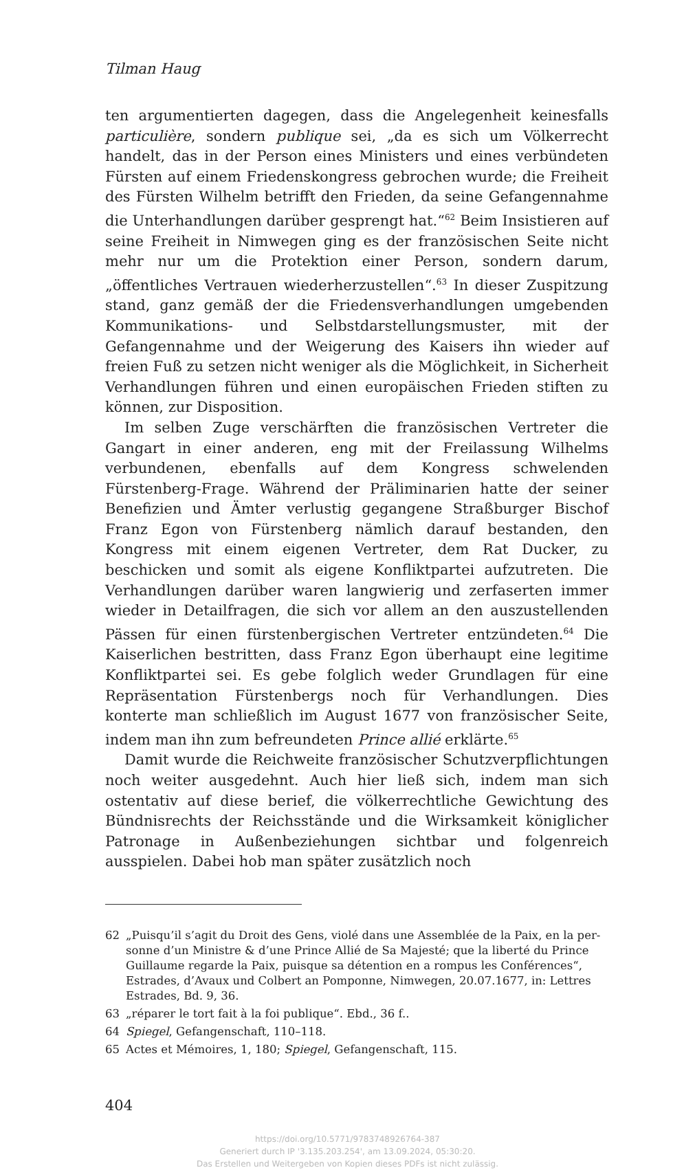Tilman Haug
ten argumentierten dagegen, dass die Angelegenheit keinesfalls particuliè­re, sondern publique sei, „da es sich um Völkerrecht handelt, das in der Person eines Ministers und eines verbündeten Fürsten auf einem Frie­denskongress gebrochen wurde; die Freiheit des Fürsten Wilhelm betrifft den Frieden, da seine Gefangennahme die Unterhandlungen darüber ge­sprengt hat.“<sup>62</sup> Beim Insistieren auf seine Freiheit in Nimwegen ging es der französischen Seite nicht mehr nur um die Protektion einer Person, son­dern darum, „öffentliches Vertrauen wiederherzustellen“.<sup>63</sup> In dieser Zu­spitzung stand, ganz gemäß der die Friedensverhandlungen umgebenden Kommunikations- und Selbstdarstellungsmuster, mit der Gefangennahme und der Weigerung des Kaisers ihn wieder auf freien Fuß zu setzen nicht weniger als die Möglichkeit, in Sicherheit Verhandlungen führen und einen europäischen Frieden stiften zu können, zur Disposition.
Im selben Zuge verschärften die französischen Vertreter die Gangart in einer anderen, eng mit der Freilassung Wilhelms verbundenen, eben­falls auf dem Kongress schwelenden Fürstenberg-Frage. Während der Präliminarien hatte der seiner Benefizien und Ämter verlustig gegangene Straßburger Bischof Franz Egon von Fürstenberg nämlich darauf bestan­den, den Kongress mit einem eigenen Vertreter, dem Rat Ducker, zu beschicken und somit als eigene Konfliktpartei aufzutreten. Die Verhand­lungen darüber waren langwierig und zerfaserten immer wieder in Detail­fragen, die sich vor allem an den auszustellenden Pässen für einen fürsten­bergischen Vertreter entzündeten.<sup>64</sup> Die Kaiserlichen bestritten, dass Franz Egon überhaupt eine legitime Konfliktpartei sei. Es gebe folglich weder Grundlagen für eine Repräsentation Fürstenbergs noch für Verhandlun­gen. Dies konterte man schließlich im August 1677 von französischer Seite, indem man ihn zum befreundeten Prince allié erklärte.<sup>65</sup>
Damit wurde die Reichweite französischer Schutzverpflichtungen noch weiter ausgedehnt. Auch hier ließ sich, indem man sich ostentativ auf die­se berief, die völkerrechtliche Gewichtung des Bündnisrechts der Reichs­stände und die Wirksamkeit königlicher Patronage in Außenbeziehungen sichtbar und folgenreich ausspielen. Dabei hob man später zusätzlich noch
62 „Puisqu’il s’agit du Droit des Gens, violé dans une Assemblée de la Paix, en la per­sonne d’un Ministre & d’une Prince Allié de Sa Majesté; que la liberté du Prince Guillaume regarde la Paix, puisque sa détention en a rompus les Conférences“, Estrades, d’Avaux und Colbert an Pomponne, Nimwegen, 20.07.1677, in: Lettres Estrades, Bd. 9, 36.
63 „réparer le tort fait à la foi publique“. Ebd., 36 f..
64 Spiegel, Gefangenschaft, 110–118.
65 Actes et Mémoires, 1, 180; Spiegel, Gefangenschaft, 115.
404
https://doi.org/10.5771/9783748926764-387
Generiert durch IP '3.135.203.254', am 13.09.2024, 05:30:20.
Das Erstellen und Weitergeben von Kopien dieses PDFs ist nicht zulässig.